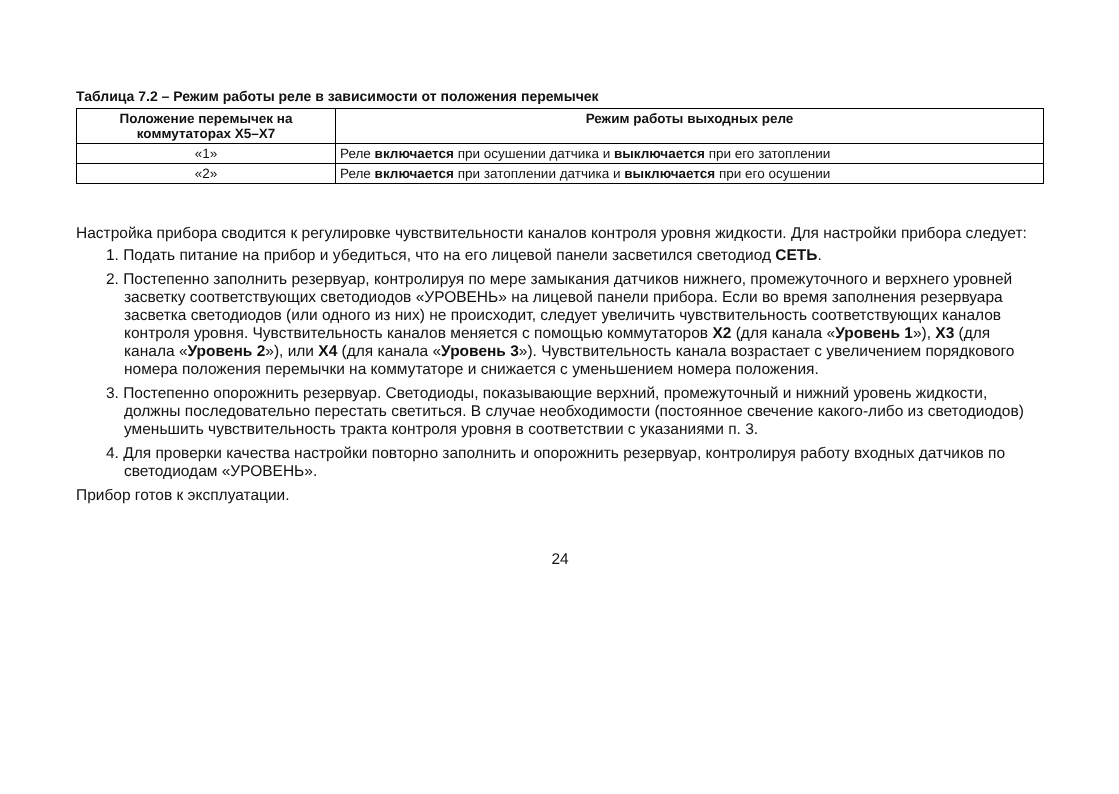Таблица 7.2 – Режим работы реле в зависимости от положения перемычек
| Положение перемычек на коммутаторах X5–X7 | Режим работы выходных реле |
| --- | --- |
| «1» | Реле включается при осушении датчика и выключается при его затоплении |
| «2» | Реле включается при затоплении датчика и выключается при его осушении |
Настройка прибора сводится к регулировке чувствительности каналов контроля уровня жидкости. Для настройки прибора следует:
1. Подать питание на прибор и убедиться, что на его лицевой панели засветился светодиод СЕТЬ.
2. Постепенно заполнить резервуар, контролируя по мере замыкания датчиков нижнего, промежуточного и верхнего уровней засветку соответствующих светодиодов «УРОВЕНЬ» на лицевой панели прибора. Если во время заполнения резервуара засветка светодиодов (или одного из них) не происходит, следует увеличить чувствительность соответствующих каналов контроля уровня. Чувствительность каналов меняется с помощью коммутаторов X2 (для канала «Уровень 1»), X3 (для канала «Уровень 2»), или X4 (для канала «Уровень 3»). Чувствительность канала возрастает с увеличением порядкового номера положения перемычки на коммутаторе и снижается с уменьшением номера положения.
3. Постепенно опорожнить резервуар. Светодиоды, показывающие верхний, промежуточный и нижний уровень жидкости, должны последовательно перестать светиться. В случае необходимости (постоянное свечение какого-либо из светодиодов) уменьшить чувствительность тракта контроля уровня в соответствии с указаниями п. 3.
4. Для проверки качества настройки повторно заполнить и опорожнить резервуар, контролируя работу входных датчиков по светодиодам «УРОВЕНЬ».
Прибор готов к эксплуатации.
24